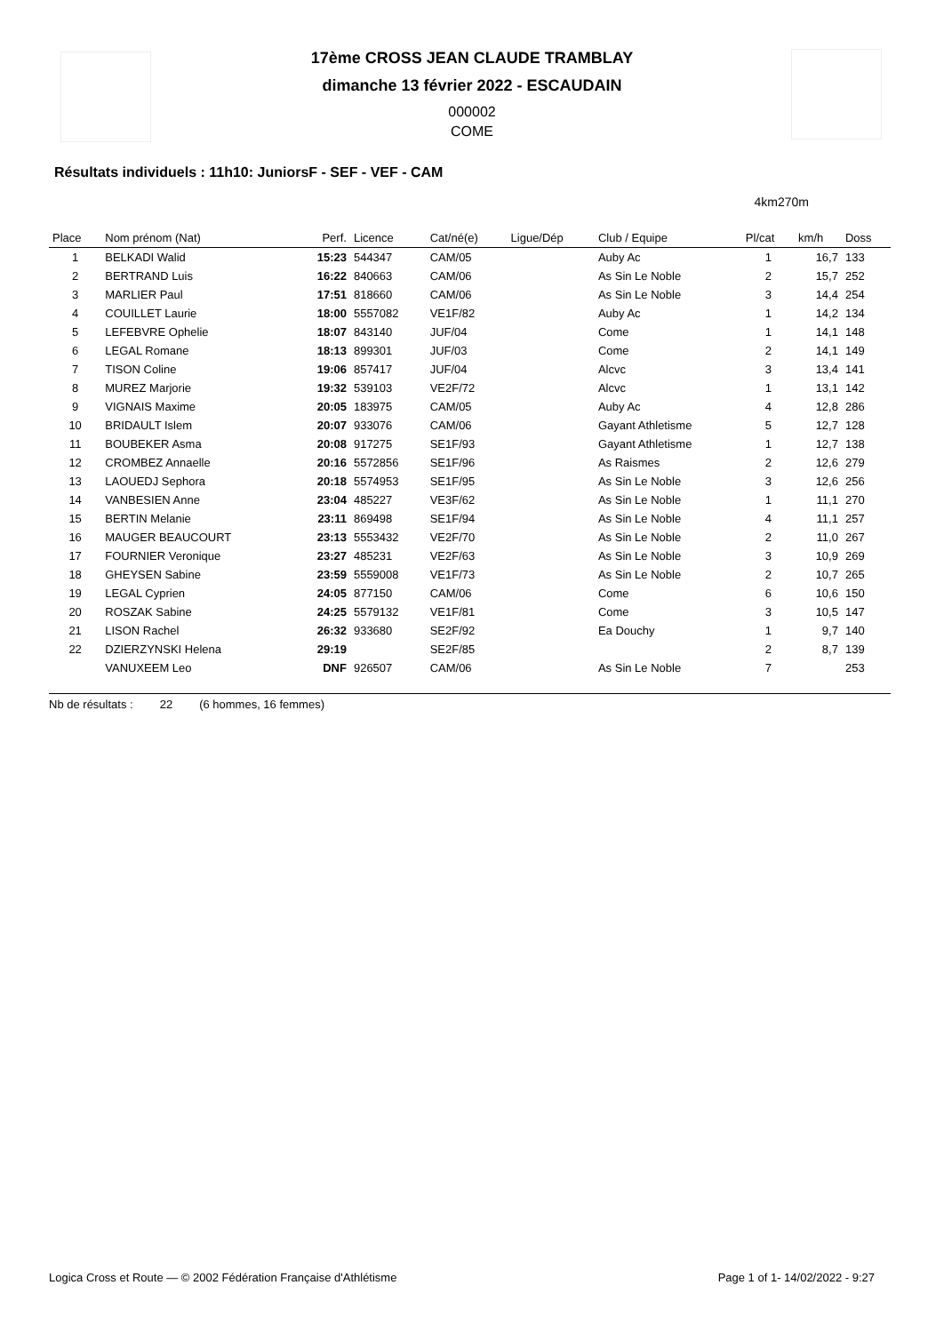17ème CROSS JEAN CLAUDE TRAMBLAY
dimanche 13 février 2022 - ESCAUDAIN
000002
COME
Résultats individuels : 11h10: JuniorsF - SEF - VEF - CAM
4km270m
| Place | Nom prénom (Nat) | Perf. | Licence | Cat/né(e) | Ligue/Dép | Club / Equipe | Pl/cat | km/h | Doss |
| --- | --- | --- | --- | --- | --- | --- | --- | --- | --- |
| 1 | BELKADI Walid | 15:23 | 544347 | CAM/05 | | Auby Ac | 1 | 16,7 | 133 |
| 2 | BERTRAND Luis | 16:22 | 840663 | CAM/06 | | As Sin Le Noble | 2 | 15,7 | 252 |
| 3 | MARLIER Paul | 17:51 | 818660 | CAM/06 | | As Sin Le Noble | 3 | 14,4 | 254 |
| 4 | COUILLET Laurie | 18:00 | 5557082 | VE1F/82 | | Auby Ac | 1 | 14,2 | 134 |
| 5 | LEFEBVRE Ophelie | 18:07 | 843140 | JUF/04 | | Come | 1 | 14,1 | 148 |
| 6 | LEGAL Romane | 18:13 | 899301 | JUF/03 | | Come | 2 | 14,1 | 149 |
| 7 | TISON Coline | 19:06 | 857417 | JUF/04 | | Alcvc | 3 | 13,4 | 141 |
| 8 | MUREZ Marjorie | 19:32 | 539103 | VE2F/72 | | Alcvc | 1 | 13,1 | 142 |
| 9 | VIGNAIS Maxime | 20:05 | 183975 | CAM/05 | | Auby Ac | 4 | 12,8 | 286 |
| 10 | BRIDAULT Islem | 20:07 | 933076 | CAM/06 | | Gayant Athletisme | 5 | 12,7 | 128 |
| 11 | BOUBEKER Asma | 20:08 | 917275 | SE1F/93 | | Gayant Athletisme | 1 | 12,7 | 138 |
| 12 | CROMBEZ Annaelle | 20:16 | 5572856 | SE1F/96 | | As Raismes | 2 | 12,6 | 279 |
| 13 | LAOUEDJ Sephora | 20:18 | 5574953 | SE1F/95 | | As Sin Le Noble | 3 | 12,6 | 256 |
| 14 | VANBESIEN Anne | 23:04 | 485227 | VE3F/62 | | As Sin Le Noble | 1 | 11,1 | 270 |
| 15 | BERTIN Melanie | 23:11 | 869498 | SE1F/94 | | As Sin Le Noble | 4 | 11,1 | 257 |
| 16 | MAUGER BEAUCOURT | 23:13 | 5553432 | VE2F/70 | | As Sin Le Noble | 2 | 11,0 | 267 |
| 17 | FOURNIER Veronique | 23:27 | 485231 | VE2F/63 | | As Sin Le Noble | 3 | 10,9 | 269 |
| 18 | GHEYSEN Sabine | 23:59 | 5559008 | VE1F/73 | | As Sin Le Noble | 2 | 10,7 | 265 |
| 19 | LEGAL Cyprien | 24:05 | 877150 | CAM/06 | | Come | 6 | 10,6 | 150 |
| 20 | ROSZAK Sabine | 24:25 | 5579132 | VE1F/81 | | Come | 3 | 10,5 | 147 |
| 21 | LISON Rachel | 26:32 | 933680 | SE2F/92 | | Ea Douchy | 1 | 9,7 | 140 |
| 22 | DZIERZYNSKI Helena | 29:19 | | SE2F/85 | | | 2 | 8,7 | 139 |
| | VANUXEEM Leo | DNF | 926507 | CAM/06 | | As Sin Le Noble | 7 | | 253 |
Nb de résultats : 22 (6 hommes, 16 femmes)
Logica Cross et Route — © 2002 Fédération Française d'Athlétisme Page 1 of 1- 14/02/2022 - 9:27